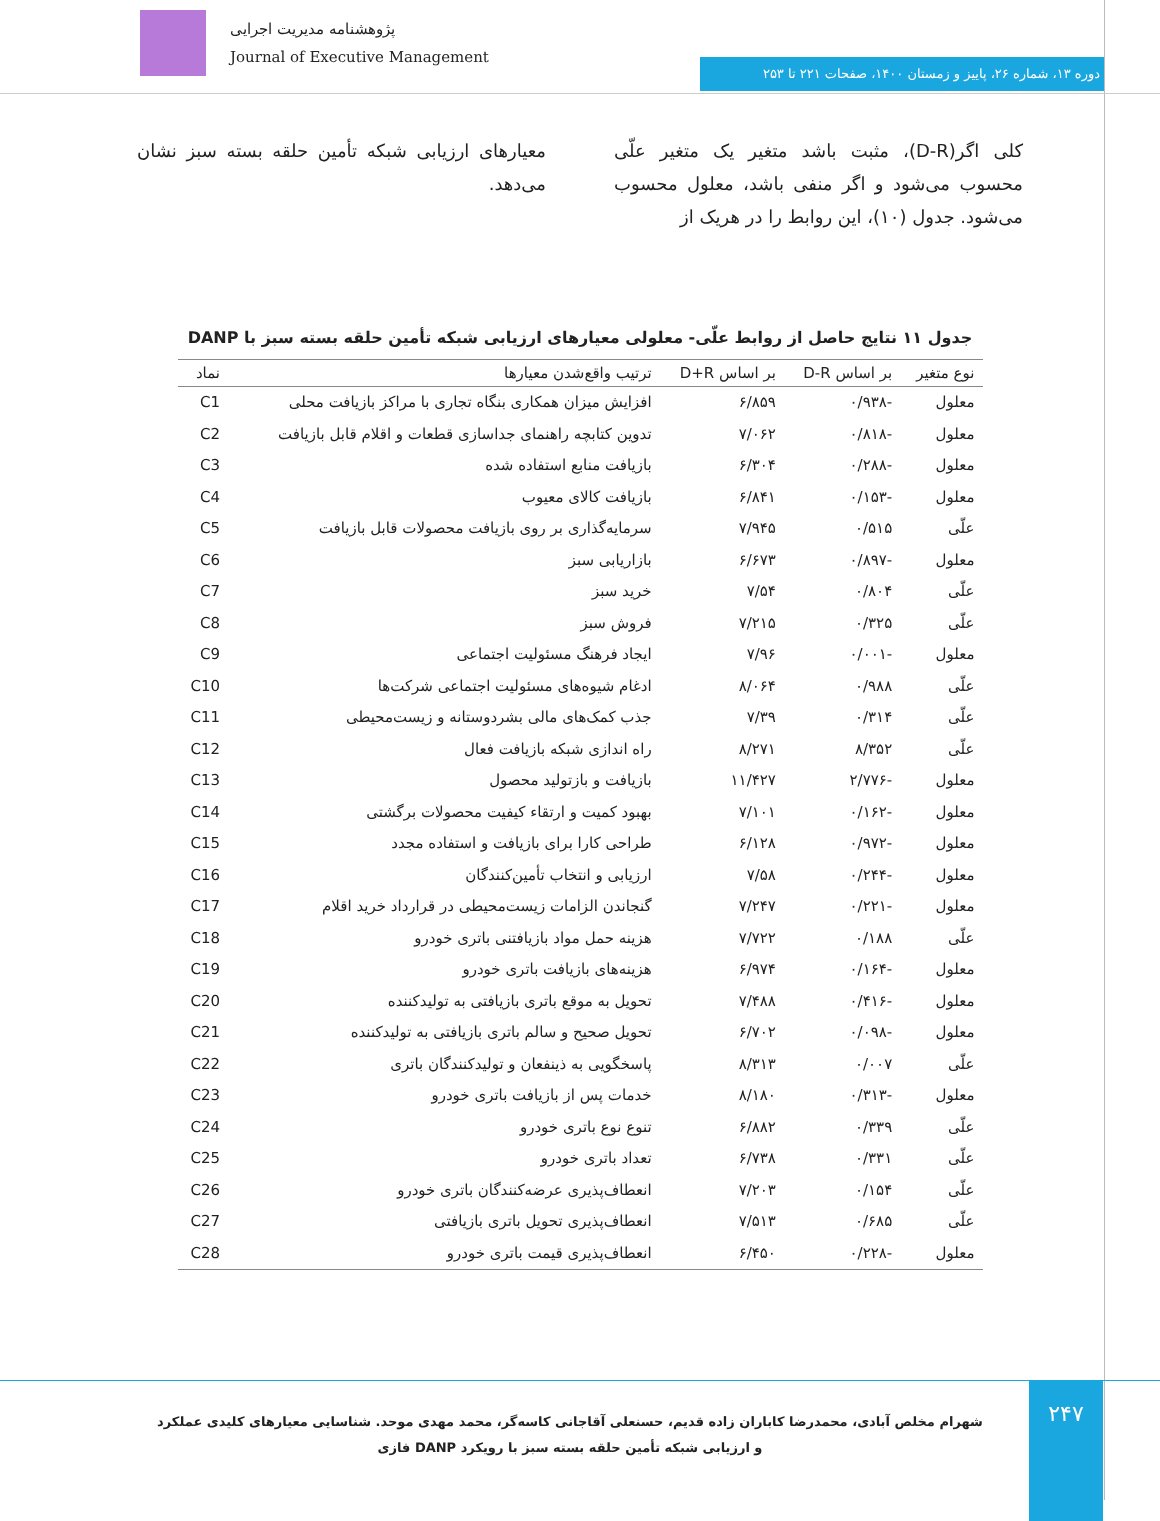پژوهشنامه مدیریت اجرایی
Journal of Executive Management
دوره ۱۳، شماره ۲۶، پاییز و زمستان ۱۴۰۰، صفحات ۲۲۱ تا ۲۵۳
کلی اگر(D-R)، مثبت باشد متغیر یک متغیر علّی محسوب می‌شود و اگر منفی باشد، معلول محسوب می‌شود. جدول (۱۰)، این روابط را در هریک از
معیارهای ارزیابی شبکه تأمین حلقه بسته سبز نشان می‌دهد.
جدول ۱۱ نتایج حاصل از روابط علّی- معلولی معیارهای ارزیابی شبکه تأمین حلقه بسته سبز با DANP
| نوع متغیر | بر اساس D-R | بر اساس D+R | ترتیب واقع‌شدن معیارها | نماد |
| --- | --- | --- | --- | --- |
| معلول | -۰/۹۳۸ | ۶/۸۵۹ | افزایش میزان همکاری بنگاه تجاری با مراکز بازیافت محلی | C1 |
| معلول | -۰/۸۱۸ | ۷/۰۶۲ | تدوین کتابچه راهنمای جداسازی قطعات و اقلام قابل بازیافت | C2 |
| معلول | -۰/۲۸۸ | ۶/۳۰۴ | بازیافت منابع استفاده شده | C3 |
| معلول | -۰/۱۵۳ | ۶/۸۴۱ | بازیافت کالای معیوب | C4 |
| علّی | ۰/۵۱۵ | ۷/۹۴۵ | سرمایه‌گذاری بر روی بازیافت محصولات قابل بازیافت | C5 |
| معلول | -۰/۸۹۷ | ۶/۶۷۳ | بازاریابی سبز | C6 |
| علّی | ۰/۸۰۴ | ۷/۵۴ | خرید سبز | C7 |
| علّی | ۰/۳۲۵ | ۷/۲۱۵ | فروش سبز | C8 |
| معلول | -۰/۰۰۱ | ۷/۹۶ | ایجاد فرهنگ مسئولیت اجتماعی | C9 |
| علّی | ۰/۹۸۸ | ۸/۰۶۴ | ادغام شیوه‌های مسئولیت اجتماعی شرکت‌ها | C10 |
| علّی | ۰/۳۱۴ | ۷/۳۹ | جذب کمک‌های مالی بشردوستانه و زیست‌محیطی | C11 |
| علّی | ۸/۳۵۲ | ۸/۲۷۱ | راه اندازی شبکه بازیافت فعال | C12 |
| معلول | -۲/۷۷۶ | ۱۱/۴۲۷ | بازیافت و بازتولید محصول | C13 |
| معلول | -۰/۱۶۲ | ۷/۱۰۱ | بهبود کمیت و ارتقاء کیفیت محصولات برگشتی | C14 |
| معلول | -۰/۹۷۲ | ۶/۱۲۸ | طراحی کارا برای بازیافت و استفاده مجدد | C15 |
| معلول | -۰/۲۴۴ | ۷/۵۸ | ارزیابی و انتخاب تأمین‌کنندگان | C16 |
| معلول | -۰/۲۲۱ | ۷/۲۴۷ | گنجاندن الزامات زیست‌محیطی در قرارداد خرید اقلام | C17 |
| علّی | ۰/۱۸۸ | ۷/۷۲۲ | هزینه حمل مواد بازیافتنی باتری خودرو | C18 |
| معلول | -۰/۱۶۴ | ۶/۹۷۴ | هزینه‌های بازیافت باتری خودرو | C19 |
| معلول | -۰/۴۱۶ | ۷/۴۸۸ | تحویل به موقع باتری بازیافتی به تولیدکننده | C20 |
| معلول | -۰/۰۹۸ | ۶/۷۰۲ | تحویل صحیح و سالم باتری بازیافتی به تولیدکننده | C21 |
| علّی | ۰/۰۰۷ | ۸/۳۱۳ | پاسخگویی به ذینفعان و تولیدکنندگان باتری | C22 |
| معلول | -۰/۳۱۳ | ۸/۱۸۰ | خدمات پس از بازیافت باتری خودرو | C23 |
| علّی | ۰/۳۳۹ | ۶/۸۸۲ | تنوع نوع باتری خودرو | C24 |
| علّی | ۰/۳۳۱ | ۶/۷۳۸ | تعداد باتری خودرو | C25 |
| علّی | ۰/۱۵۴ | ۷/۲۰۳ | انعطاف‌پذیری عرضه‌کنندگان باتری خودرو | C26 |
| علّی | ۰/۶۸۵ | ۷/۵۱۳ | انعطاف‌پذیری تحویل باتری بازیافتی | C27 |
| معلول | -۰/۲۲۸ | ۶/۴۵۰ | انعطاف‌پذیری قیمت باتری خودرو | C28 |
۲۴۷
شهرام مخلص آبادی، محمدرضا کاباران زاده قدیم، حسنعلی آقاجانی کاسه‌گر، محمد مهدی موحد. شناسایی معیارهای کلیدی عملکرد و ارزیابی شبکه تأمین حلقه بسته سبز با رویکرد DANP فازی